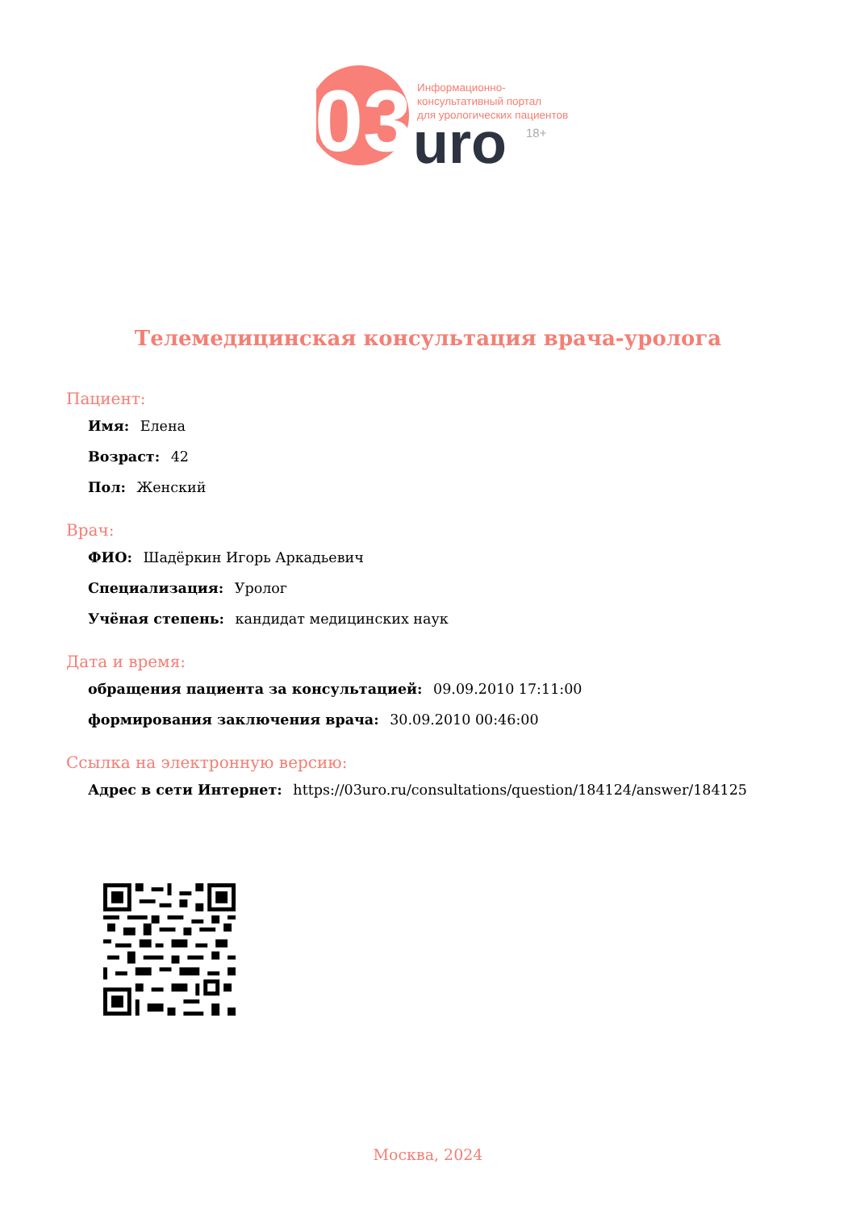03
uro
Информационно-
консультативный портал
для урологических пациентов
18+
Телемедицинская консультация врача-уролога
Пациент:
Имя: Елена
Возраст: 42
Пол: Женский
Врач:
ФИО: Шадёркин Игорь Аркадьевич
Специализация: Уролог
Учёная степень: кандидат медицинских наук
Дата и время:
обращения пациента за консультацией: 09.09.2010 17:11:00
формирования заключения врача: 30.09.2010 00:46:00
Ссылка на электронную версию:
Адрес в сети Интернет: https://03uro.ru/consultations/question/184124/answer/184125
Москва, 2024